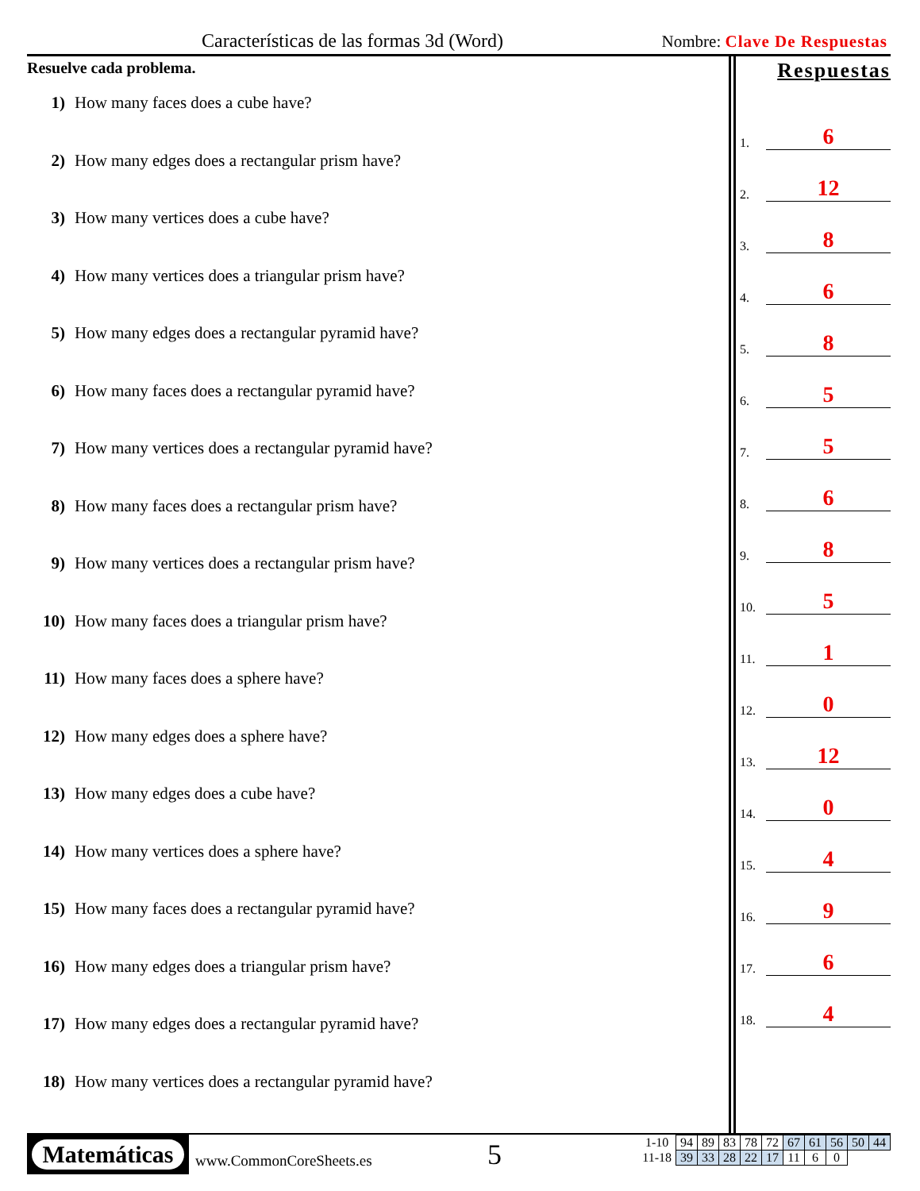Características de las formas 3d (Word) Nombre: Clave De Respuestas
Resuelve cada problema.
1) How many faces does a cube have?
2) How many edges does a rectangular prism have?
3) How many vertices does a cube have?
4) How many vertices does a triangular prism have?
5) How many edges does a rectangular pyramid have?
6) How many faces does a rectangular pyramid have?
7) How many vertices does a rectangular pyramid have?
8) How many faces does a rectangular prism have?
9) How many vertices does a rectangular prism have?
10) How many faces does a triangular prism have?
11) How many faces does a sphere have?
12) How many edges does a sphere have?
13) How many edges does a cube have?
14) How many vertices does a sphere have?
15) How many faces does a rectangular pyramid have?
16) How many edges does a triangular prism have?
17) How many edges does a rectangular pyramid have?
18) How many vertices does a rectangular pyramid have?
Respuestas
1. 6
2. 12
3. 8
4. 6
5. 8
6. 5
7. 5
8. 6
9. 8
10. 5
11. 1
12. 0
13. 12
14. 0
15. 4
16. 9
17. 6
18. 4
Matemáticas
www.CommonCoreSheets.es 5
| 1-10 | 94 | 89 | 83 | 78 | 72 | 67 | 61 | 56 | 50 | 44 |
| 11-18 | 39 | 33 | 28 | 22 | 17 | 11 | 6 | 0 | | |